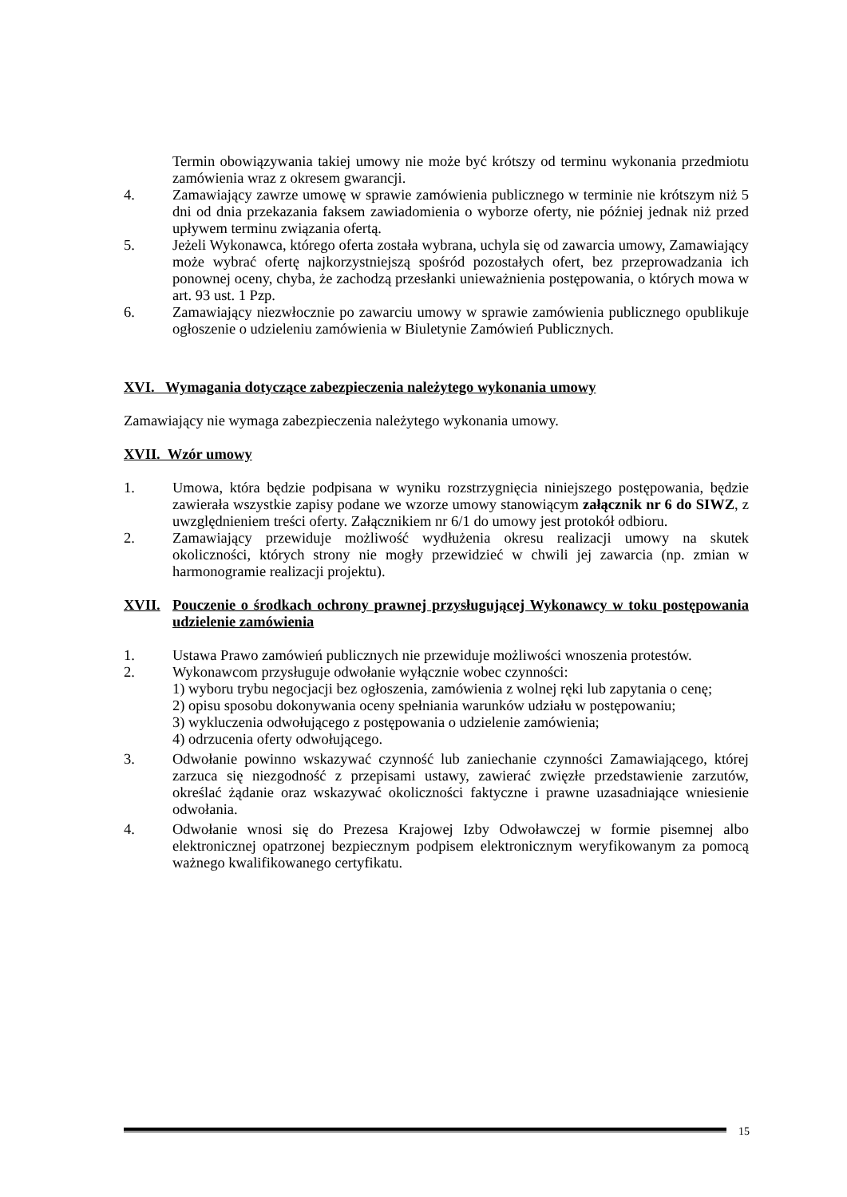Termin obowiązywania takiej umowy nie może być krótszy od terminu wykonania przedmiotu zamówienia wraz z okresem gwarancji.
4. Zamawiający zawrze umowę w sprawie zamówienia publicznego w terminie nie krótszym niż 5 dni od dnia przekazania faksem zawiadomienia o wyborze oferty, nie później jednak niż przed upływem terminu związania ofertą.
5. Jeżeli Wykonawca, którego oferta została wybrana, uchyla się od zawarcia umowy, Zamawiający może wybrać ofertę najkorzystniejszą spośród pozostałych ofert, bez przeprowadzania ich ponownej oceny, chyba, że zachodzą przesłanki unieważnienia postępowania, o których mowa w art. 93 ust. 1 Pzp.
6. Zamawiający niezwłocznie po zawarciu umowy w sprawie zamówienia publicznego opublikuje ogłoszenie o udzieleniu zamówienia w Biuletynie Zamówień Publicznych.
XVI. Wymagania dotyczące zabezpieczenia należytego wykonania umowy
Zamawiający nie wymaga zabezpieczenia należytego wykonania umowy.
XVII. Wzór umowy
1. Umowa, która będzie podpisana w wyniku rozstrzygnięcia niniejszego postępowania, będzie zawierała wszystkie zapisy podane we wzorze umowy stanowiącym załącznik nr 6 do SIWZ, z uwzględnieniem treści oferty. Załącznikiem nr 6/1 do umowy jest protokół odbioru.
2. Zamawiający przewiduje możliwość wydłużenia okresu realizacji umowy na skutek okoliczności, których strony nie mogły przewidzieć w chwili jej zawarcia (np. zmian w harmonogramie realizacji projektu).
XVII. Pouczenie o środkach ochrony prawnej przysługującej Wykonawcy w toku postępowania udzielenie zamówienia
1. Ustawa Prawo zamówień publicznych nie przewiduje możliwości wnoszenia protestów.
2. Wykonawcom przysługuje odwołanie wyłącznie wobec czynności:
1) wyboru trybu negocjacji bez ogłoszenia, zamówienia z wolnej ręki lub zapytania o cenę;
2) opisu sposobu dokonywania oceny spełniania warunków udziału w postępowaniu;
3) wykluczenia odwołującego z postępowania o udzielenie zamówienia;
4) odrzucenia oferty odwołującego.
3. Odwołanie powinno wskazywać czynność lub zaniechanie czynności Zamawiającego, której zarzuca się niezgodność z przepisami ustawy, zawierać zwięzłe przedstawienie zarzutów, określać żądanie oraz wskazywać okoliczności faktyczne i prawne uzasadniające wniesienie odwołania.
4. Odwołanie wnosi się do Prezesa Krajowej Izby Odwoławczej w formie pisemnej albo elektronicznej opatrzonej bezpiecznym podpisem elektronicznym weryfikowanym za pomocą ważnego kwalifikowanego certyfikatu.
15